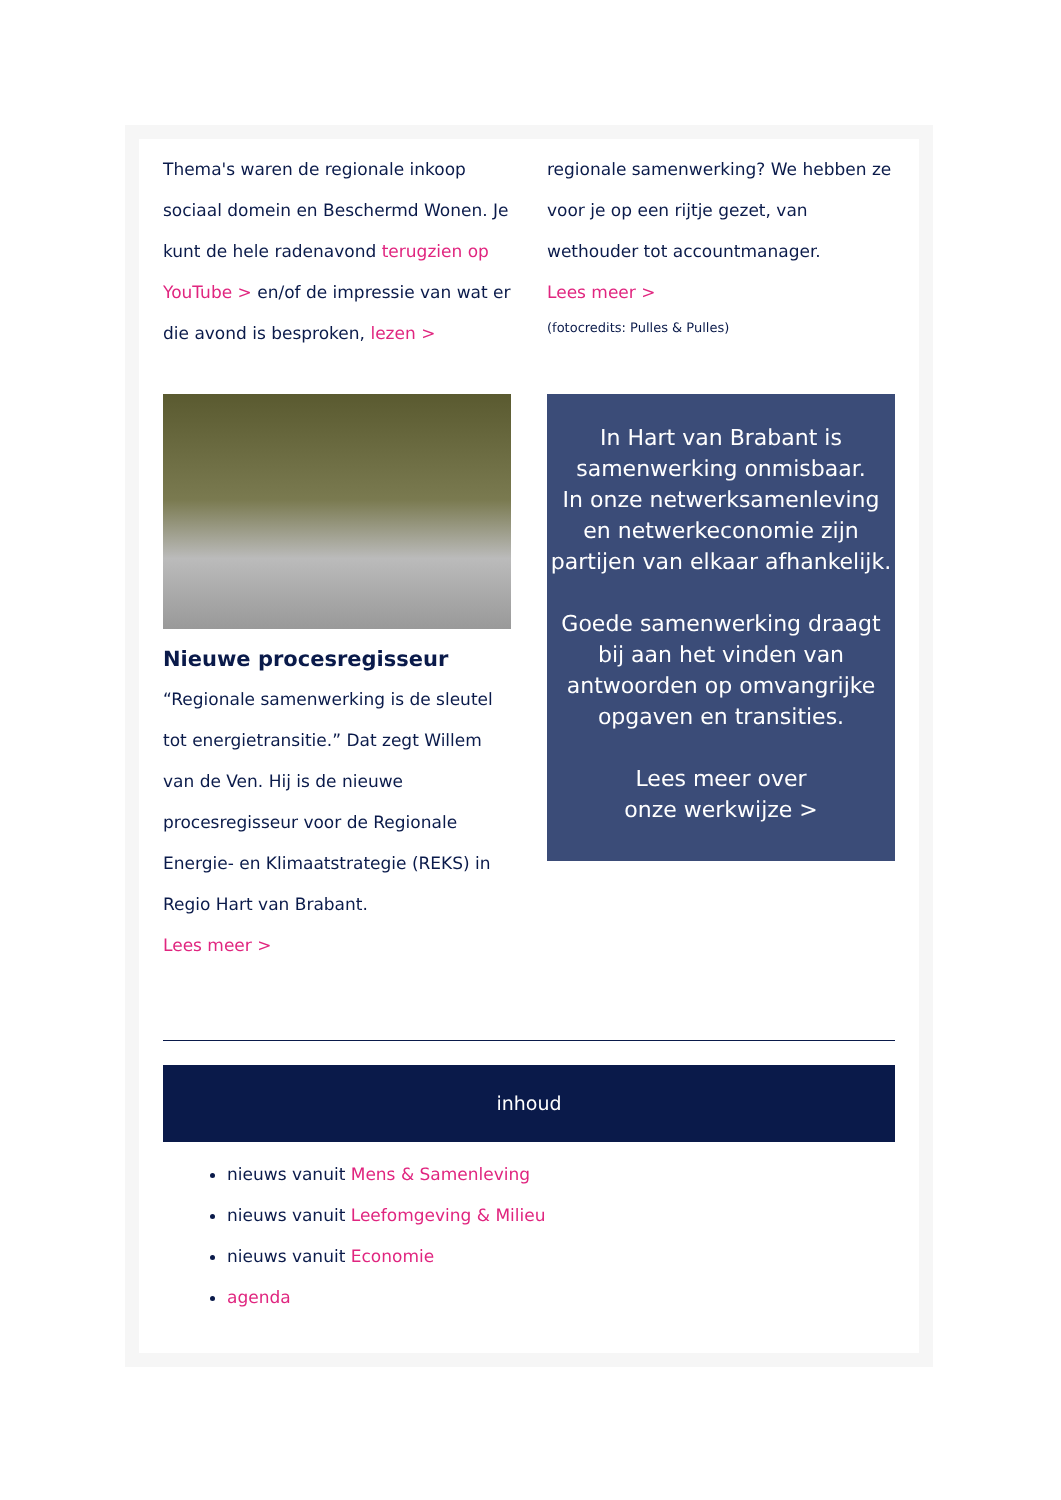Thema's waren de regionale inkoop sociaal domein en Beschermd Wonen. Je kunt de hele radenavond terugzien op YouTube > en/of de impressie van wat er die avond is besproken, lezen >
regionale samenwerking? We hebben ze voor je op een rijtje gezet, van wethouder tot accountmanager.
Lees meer >
(fotocredits: Pulles & Pulles)
Nieuwe procesregisseur
“Regionale samenwerking is de sleutel tot energietransitie.” Dat zegt Willem van de Ven. Hij is de nieuwe procesregisseur voor de Regionale Energie- en Klimaatstrategie (REKS) in Regio Hart van Brabant.
Lees meer >
In Hart van Brabant is
samenwerking onmisbaar.
In onze netwerksamenleving en netwerkeconomie zijn partijen van elkaar afhankelijk.
Goede samenwerking draagt bij aan het vinden van antwoorden op omvangrijke opgaven en transities.
Lees meer over
onze werkwijze >
inhoud
nieuws vanuit Mens & Samenleving
nieuws vanuit Leefomgeving & Milieu
nieuws vanuit Economie
agenda